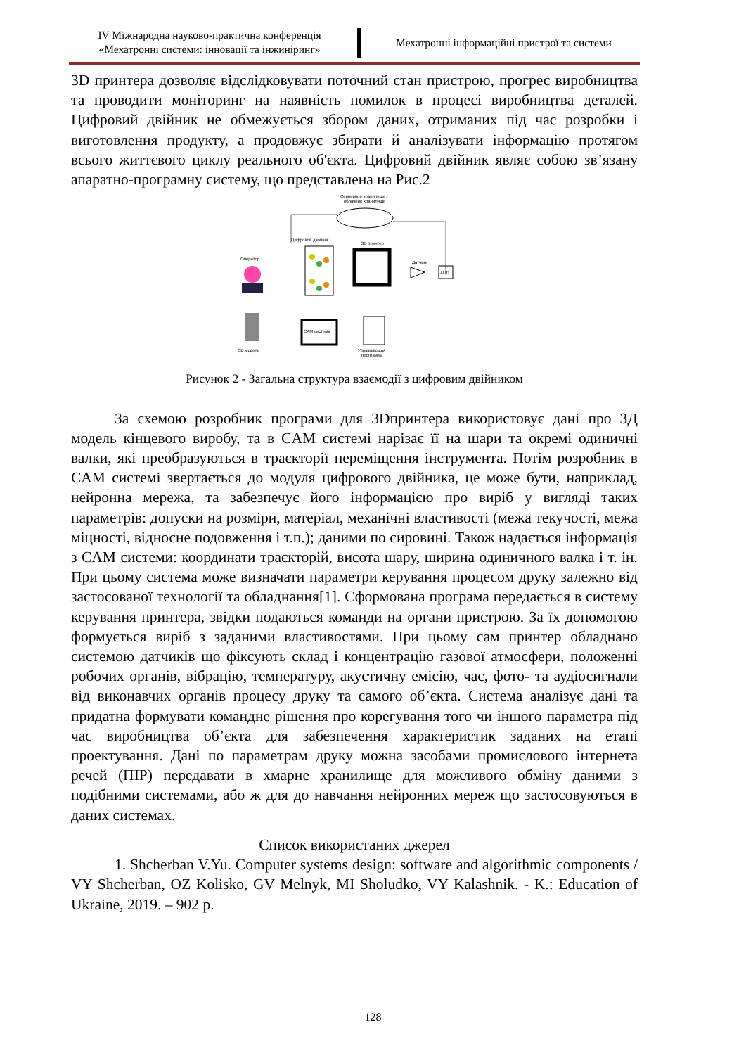IV Міжнародна науково-практична конференція
«Мехатронні системи: інновації та інжиніринг»
Мехатронні інформаційні пристрої та системи
3D принтера дозволяє відслідковувати поточний стан пристрою, прогрес виробництва та проводити моніторинг на наявність помилок в процесі виробництва деталей. Цифровий двійник не обмежується збором даних, отриманих під час розробки і виготовлення продукту, а продовжує збирати й аналізувати інформацію протягом всього життєвого циклу реального об'єкта. Цифровий двійник являє собою зв’язану апаратно-програмну систему, що представлена на Рис.2
Серверное хранилище /
облачное хранилище
Цифровой двойник
3D принтер
Датчики
АЦП
Оператор
3D модель
CAM система
Управляющая
программа
Рисунок 2 - Загальна структура взаємодії з цифровим двійником
За схемою розробник програми для 3Dпринтера використовує дані про 3Д модель кінцевого виробу, та в CAM системі нарізає її на шари та окремі одиничні валки, які преобразуються в траєкторії переміщення інструмента. Потім розробник в CAM системі звертається до модуля цифрового двійника, це може бути, наприклад, нейронна мережа, та забезпечує його інформацією про виріб у вигляді таких параметрів: допуски на розміри, матеріал, механічні властивості (межа текучості, межа міцності, відносне подовження і т.п.); даними по сировині. Також надається інформація з CAM системи: координати траєкторій, висота шару, ширина одиничного валка і т. ін. При цьому система може визначати параметри керування процесом друку залежно від застосованої технології та обладнання[1]. Сформована програма передається в систему керування принтера, звідки подаються команди на органи пристрою. За їх допомогою формується виріб з заданими властивостями. При цьому сам принтер обладнано системою датчиків що фіксують склад і концентрацію газової атмосфери, положенні робочих органів, вібрацію, температуру, акустичну емісію, час, фото- та аудіосигнали від виконавчих органів процесу друку та самого об’єкта. Система аналізує дані та придатна формувати командне рішення про корегування того чи іншого параметра під час виробництва об’єкта для забезпечення характеристик заданих на етапі проектування. Дані по параметрам друку можна засобами промислового інтернета речей (ПІР) передавати в хмарне хранилище для можливого обміну даними з подібними системами, або ж для до навчання нейронних мереж що застосовуються в даних системах.
Список використаних джерел
1. Shcherban V.Yu. Computer systems design: software and algorithmic components / VY Shcherban, OZ Kolisko, GV Melnyk, MI Sholudko, VY Kalashnik. - K.: Education of Ukraine, 2019. – 902 p.
128